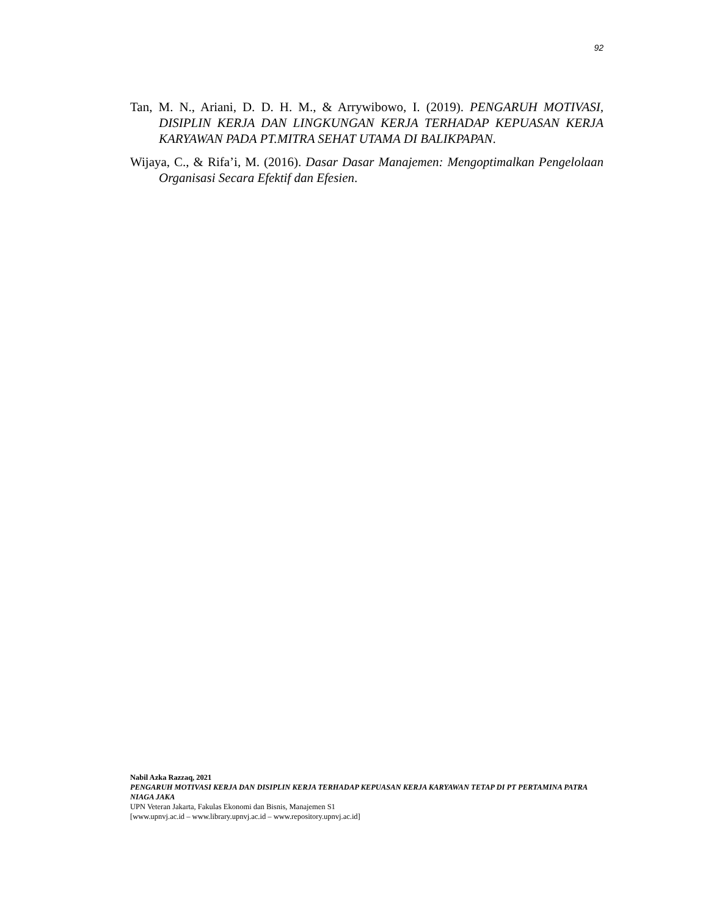92
Tan, M. N., Ariani, D. D. H. M., & Arrywibowo, I. (2019). PENGARUH MOTIVASI, DISIPLIN KERJA DAN LINGKUNGAN KERJA TERHADAP KEPUASAN KERJA KARYAWAN PADA PT.MITRA SEHAT UTAMA DI BALIKPAPAN.
Wijaya, C., & Rifa’i, M. (2016). Dasar Dasar Manajemen: Mengoptimalkan Pengelolaan Organisasi Secara Efektif dan Efesien.
Nabil Azka Razzaq, 2021
PENGARUH MOTIVASI KERJA DAN DISIPLIN KERJA TERHADAP KEPUASAN KERJA KARYAWAN TETAP DI PT PERTAMINA PATRA NIAGA JAKA
UPN Veteran Jakarta, Fakulas Ekonomi dan Bisnis, Manajemen S1
[www.upnvj.ac.id – www.library.upnvj.ac.id – www.repository.upnvj.ac.id]